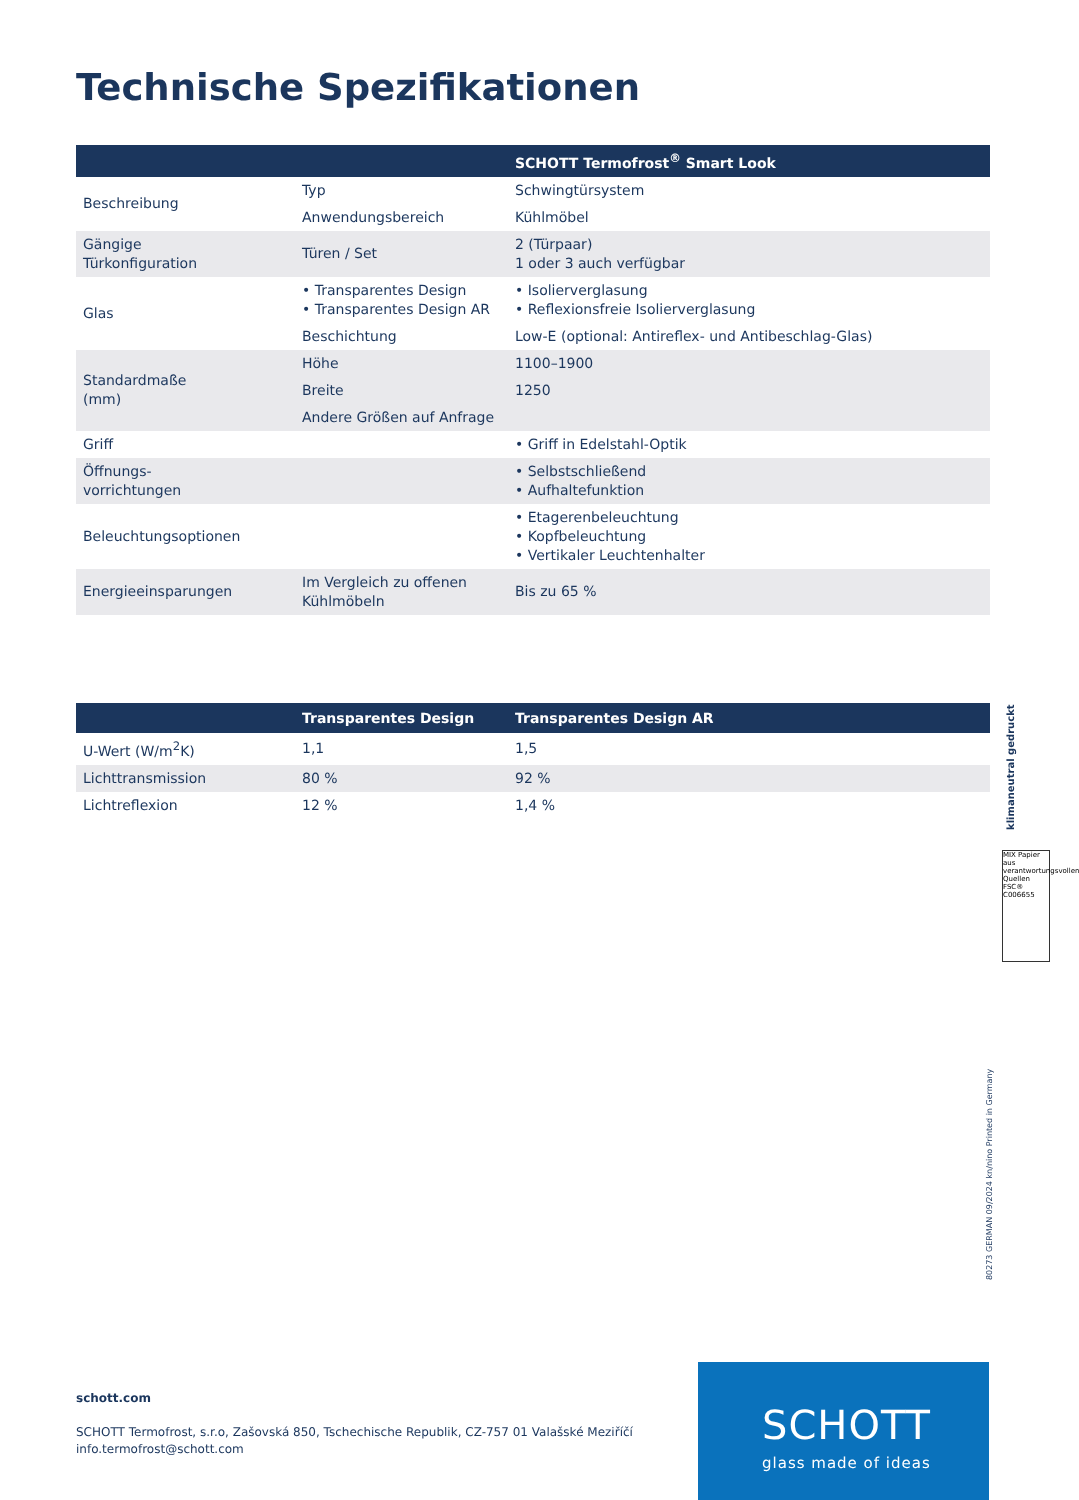Technische Spezifikationen
| | | SCHOTT Termofrost<sup>®</sup> Smart Look |
| --- | --- | --- |
| Beschreibung | Typ | Schwingtürsystem |
| | Anwendungsbereich | Kühlmöbel |
| Gängige Türkonfiguration | Türen / Set | 2 (Türpaar) 1 oder 3 auch verfügbar |
| Glas | • Transparentes Design • Transparentes Design AR | • Isolierverglasung • Reflexionsfreie Isolierverglasung |
| | Beschichtung | Low-E (optional: Antireflex- und Antibeschlag-Glas) |
| Standardmaße (mm) | Höhe | 1100–1900 |
| | Breite | 1250 |
| | Andere Größen auf Anfrage | |
| Griff | | • Griff in Edelstahl-Optik |
| Öffnungs- vorrichtungen | | • Selbstschließend • Aufhaltefunktion |
| Beleuchtungsoptionen | | • Etagerenbeleuchtung • Kopfbeleuchtung • Vertikaler Leuchtenhalter |
| Energieeinsparungen | Im Vergleich zu offenen Kühlmöbeln | Bis zu 65 % |
| | Transparentes Design | Transparentes Design AR |
| --- | --- | --- |
| U-Wert (W/m<sup>2</sup>K) | 1,1 | 1,5 |
| Lichttransmission | 80 % | 92 % |
| Lichtreflexion | 12 % | 1,4 % |
MIX Papier aus verantwortungsvollen Quellen FSC® C006655
klimaneutral gedruckt
80273 GERMAN 09/2024 kn/nino Printed in Germany
schott.com
SCHOTT Termofrost, s.r.o, Zašovská 850, Tschechische Republik, CZ-757 01 Valašské Meziříčí
info.termofrost@schott.com
SCHOTT
glass made of ideas